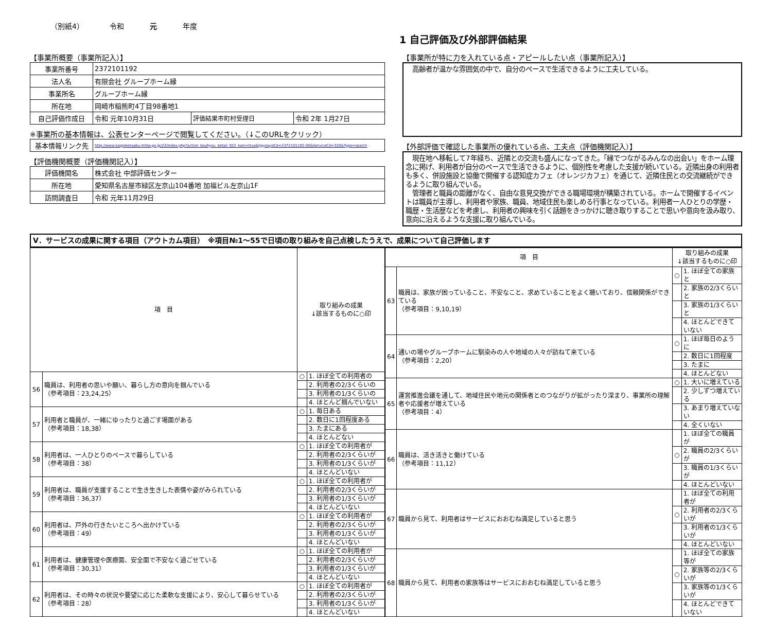（別紙4） 令和 元 年度
1 自己評価及び外部評価結果
【事業所概要（事業所記入）】
| 事業所番号 | 2372101192 | | |
| 法人名 | 有限会社 グループホーム縁 | | |
| 事業所名 | グループホーム縁 | | |
| 所在地 | 岡崎市稲熊町4丁目98番地1 | | |
| 自己評価作成日 | 令和 元年10月31日 | 評価結果市町村受理日 | 令和 2年 1月27日 |
※事業所の基本情報は、公表センターページで閲覧してください。（↓このURLをクリック）
| 基本情報リンク先 | http://www.kaigokensaku.mhlw.go.jp/23/index.php?action_kouhyou_detail_022_kani=true&JigyosyoCd=2372101192-00&ServiceCd=320&Type=search |
【評価機関概要（評価機関記入）】
| 評価機関名 | 株式会社 中部評価センター |
| 所在地 | 愛知県名古屋市緑区左京山104番地 加福ビル左京山1F |
| 訪問調査日 | 令和 元年11月29日 |
【事業所が特に力を入れている点・アピールしたい点（事業所記入）】
　高齢者が温かな雰囲気の中で、自分のペースで生活できるように工夫している。
【外部評価で確認した事業所の優れている点、工夫点（評価機関記入）】
　現在地へ移転して7年経ち、近隣との交流も盛んになってきた。「縁でつながるみんなの出会い」をホーム理念に掲げ、利用者が自分のペースで生活できるように、個別性を考慮した支援が続いている。近隣出身の利用者も多く、併設施設と協働で開催する認知症カフェ（オレンジカフェ）を通じて、近隣住民との交流継続ができるように取り組んでいる。
　管理者と職員の距離がなく、自由な意見交換ができる職場環境が構築されている。ホームで開催するイベントは職員が主導し、利用者や家族、職員、地域住民も楽しめる行事となっている。利用者一人ひとりの学歴・職歴・生活歴などを考慮し、利用者の興味を引く話題をきっかけに聴き取りすることで思いや意向を汲み取り、意向に沿えるような支援に取り組んでいる。
Ⅴ．サービスの成果に関する項目（アウトカム項目）　※項目№1～55で日頃の取り組みを自己点検したうえで、成果について自己評価します
| 項 目 | | 取り組みの成果 ↓該当するものに○印 | |
| --- | --- | --- | --- |
| 56 | 職員は、利用者の思いや願い、暮らし方の意向を掴んでいる （参考項目：23,24,25） | ○ | 1. ほぼ全ての利用者の |
| | | | 2. 利用者の2/3くらいの |
| | | | 3. 利用者の1/3くらいの |
| | | | 4. ほとんど掴んでいない |
| 57 | 利用者と職員が、一緒にゆったりと過ごす場面がある （参考項目：18,38） | ○ | 1. 毎日ある |
| | | | 2. 数日に1回程度ある |
| | | | 3. たまにある |
| | | | 4. ほとんどない |
| 58 | 利用者は、一人ひとりのペースで暮らしている （参考項目：38） | ○ | 1. ほぼ全ての利用者が |
| | | | 2. 利用者の2/3くらいが |
| | | | 3. 利用者の1/3くらいが |
| | | | 4. ほとんどいない |
| 59 | 利用者は、職員が支援することで生き生きした表情や姿がみられている （参考項目：36,37） | ○ | 1. ほぼ全ての利用者が |
| | | | 2. 利用者の2/3くらいが |
| | | | 3. 利用者の1/3くらいが |
| | | | 4. ほとんどいない |
| 60 | 利用者は、戸外の行きたいところへ出かけている （参考項目：49） | ○ | 1. ほぼ全ての利用者が |
| | | | 2. 利用者の2/3くらいが |
| | | | 3. 利用者の1/3くらいが |
| | | | 4. ほとんどいない |
| 61 | 利用者は、健康管理や医療面、安全面で不安なく過ごせている （参考項目：30,31） | ○ | 1. ほぼ全ての利用者が |
| | | | 2. 利用者の2/3くらいが |
| | | | 3. 利用者の1/3くらいが |
| | | | 4. ほとんどいない |
| 62 | 利用者は、その時々の状況や要望に応じた柔軟な支援により、安心して暮らせている （参考項目：28） | ○ | 1. ほぼ全ての利用者が |
| | | | 2. 利用者の2/3くらいが |
| | | | 3. 利用者の1/3くらいが |
| | | | 4. ほとんどいない |
| 項 目 | | 取り組みの成果 ↓該当するものに○印 | |
| --- | --- | --- | --- |
| 63 | 職員は、家族が困っていること、不安なこと、求めていることをよく聴いており、信頼関係ができている （参考項目：9,10,19） | ○ | 1. ほぼ全ての家族と |
| | | | 2. 家族の2/3くらいと |
| | | | 3. 家族の1/3くらいと |
| | | | 4. ほとんどできていない |
| 64 | 通いの場やグループホームに馴染みの人や地域の人々が訪ねて来ている （参考項目：2,20） | ○ | 1. ほぼ毎日のように |
| | | | 2. 数日に1回程度 |
| | | | 3. たまに |
| | | | 4. ほとんどない |
| 65 | 運営推進会議を通して、地域住民や地元の関係者とのつながりが拡がったり深まり、事業所の理解者や応援者が増えている （参考項目：4） | ○ | 1. 大いに増えている |
| | | | 2. 少しずつ増えている |
| | | | 3. あまり増えていない |
| | | | 4. 全くいない |
| 66 | 職員は、活き活きと働けている （参考項目：11,12） | | 1. ほぼ全ての職員が |
| | | ○ | 2. 職員の2/3くらいが |
| | | | 3. 職員の1/3くらいが |
| | | | 4. ほとんどいない |
| 67 | 職員から見て、利用者はサービスにおおむね満足していると思う | | 1. ほぼ全ての利用者が |
| | | ○ | 2. 利用者の2/3くらいが |
| | | | 3. 利用者の1/3くらいが |
| | | | 4. ほとんどいない |
| 68 | 職員から見て、利用者の家族等はサービスにおおむね満足していると思う | | 1. ほぼ全ての家族等が |
| | | ○ | 2. 家族等の2/3くらいが |
| | | | 3. 家族等の1/3くらいが |
| | | | 4. ほとんどできていない |